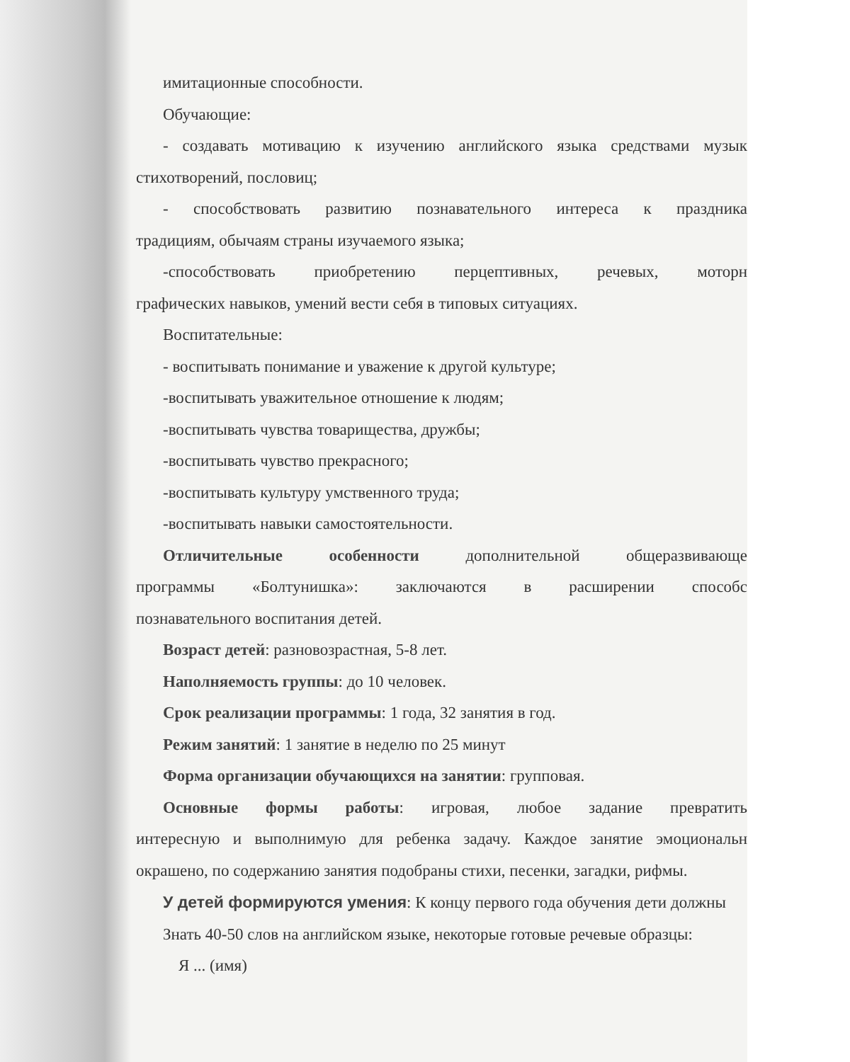имитационные способности.
Обучающие:
- создавать мотивацию к изучению английского языка средствами музык
стихотворений, пословиц;
- способствовать развитию познавательного интереса к праздника
традициям, обычаям страны изучаемого языка;
-способствовать приобретению перцептивных, речевых, моторн
графических навыков, умений вести себя в типовых ситуациях.
Воспитательные:
- воспитывать понимание и уважение к другой культуре;
-воспитывать уважительное отношение к людям;
-воспитывать чувства товарищества, дружбы;
-воспитывать чувство прекрасного;
-воспитывать культуру умственного труда;
-воспитывать навыки самостоятельности.
Отличительные особенности дополнительной общеразвивающе
программы «Болтунишка»: заключаются в расширении способс
познавательного воспитания детей.
Возраст детей: разновозрастная, 5-8 лет.
Наполняемость группы: до 10 человек.
Срок реализации программы: 1 года, 32 занятия в год.
Режим занятий: 1 занятие в неделю по 25 минут
Форма организации обучающихся на занятии: групповая.
Основные формы работы: игровая, любое задание превратить
интересную и выполнимую для ребенка задачу. Каждое занятие эмоциональн
окрашено, по содержанию занятия подобраны стихи, песенки, загадки, рифмы.
У детей формируются умения: К концу первого года обучения дети должны
Знать 40-50 слов на английском языке, некоторые готовые речевые образцы:
Я ... (имя)